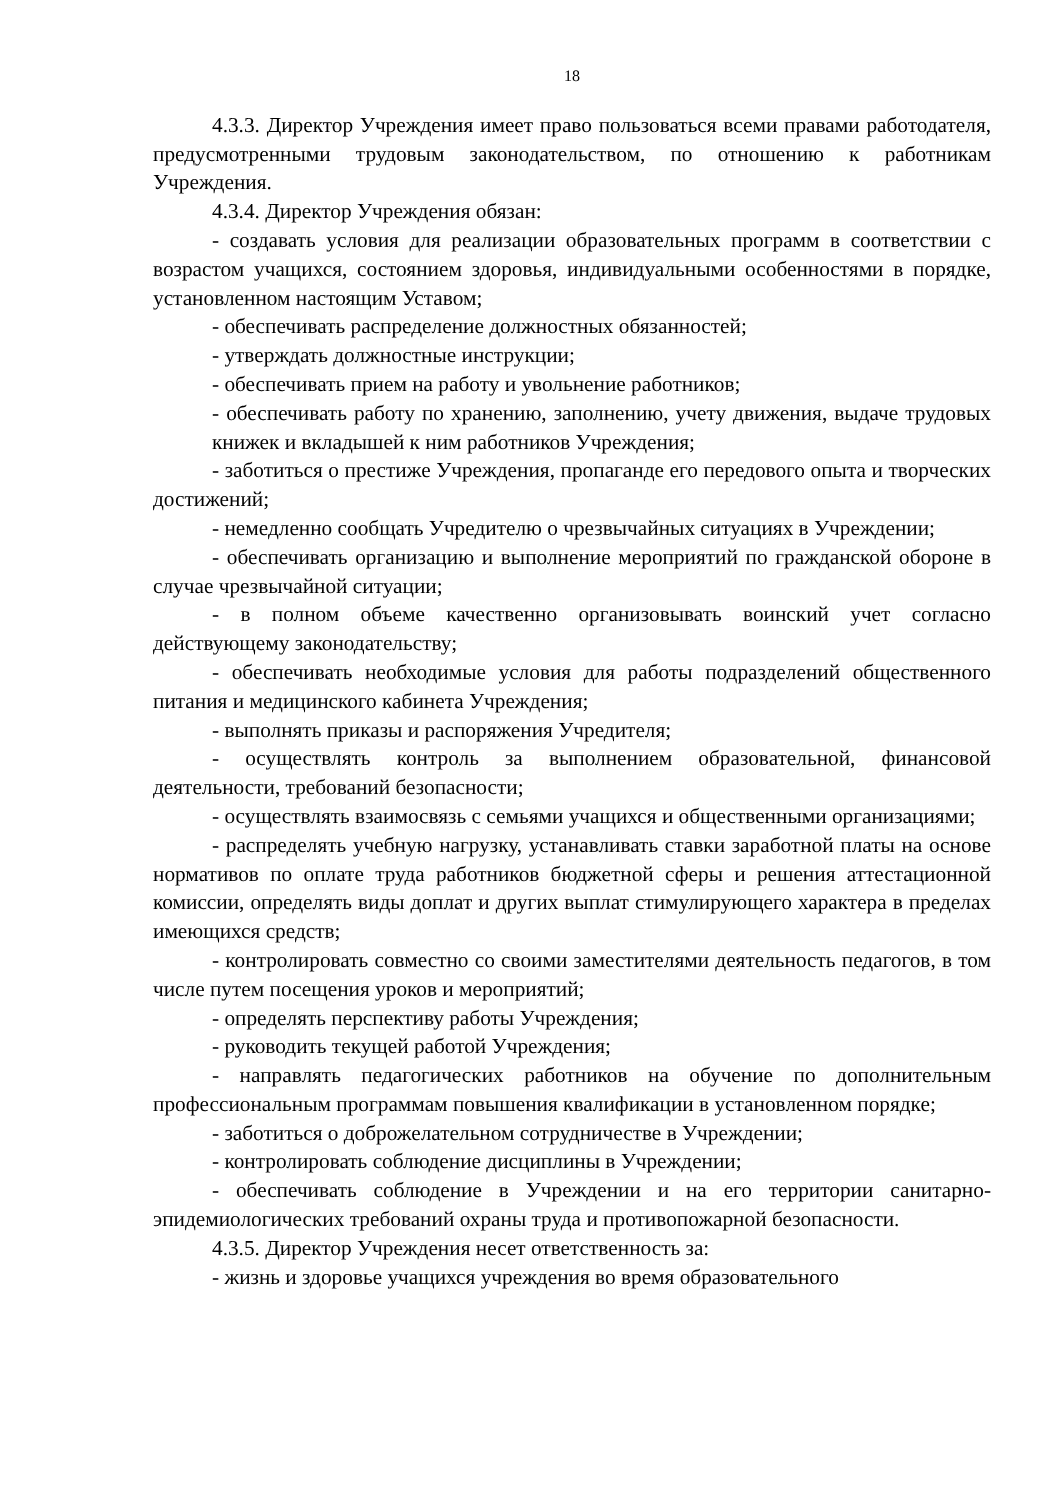18
4.3.3. Директор Учреждения имеет право пользоваться всеми правами работодателя, предусмотренными трудовым законодательством, по отношению к работникам Учреждения.
4.3.4. Директор Учреждения обязан:
- создавать условия для реализации образовательных программ в соответствии с возрастом учащихся, состоянием здоровья, индивидуальными особенностями в порядке, установленном настоящим Уставом;
- обеспечивать распределение должностных обязанностей;
- утверждать должностные инструкции;
- обеспечивать прием на работу и увольнение работников;
- обеспечивать работу по хранению, заполнению, учету движения, выдаче трудовых книжек и вкладышей к ним работников Учреждения;
- заботиться о престиже Учреждения, пропаганде его передового опыта и творческих достижений;
- немедленно сообщать Учредителю о чрезвычайных ситуациях в Учреждении;
- обеспечивать организацию и выполнение мероприятий по гражданской обороне в случае чрезвычайной ситуации;
- в полном объеме качественно организовывать воинский учет согласно действующему законодательству;
- обеспечивать необходимые условия для работы подразделений общественного питания и медицинского кабинета Учреждения;
- выполнять приказы и распоряжения Учредителя;
- осуществлять контроль за выполнением образовательной, финансовой деятельности, требований безопасности;
- осуществлять взаимосвязь с семьями учащихся и общественными организациями;
- распределять учебную нагрузку, устанавливать ставки заработной платы на основе нормативов по оплате труда работников бюджетной сферы и решения аттестационной комиссии, определять виды доплат и других выплат стимулирующего характера в пределах имеющихся средств;
- контролировать совместно со своими заместителями деятельность педагогов, в том числе путем посещения уроков и мероприятий;
- определять перспективу работы Учреждения;
- руководить текущей работой Учреждения;
- направлять педагогических работников на обучение по дополнительным профессиональным программам повышения квалификации в установленном порядке;
- заботиться о доброжелательном сотрудничестве в Учреждении;
- контролировать соблюдение дисциплины в Учреждении;
- обеспечивать соблюдение в Учреждении и на его территории санитарно-эпидемиологических требований охраны труда и противопожарной безопасности.
4.3.5. Директор Учреждения несет ответственность за:
- жизнь и здоровье учащихся учреждения во время образовательного